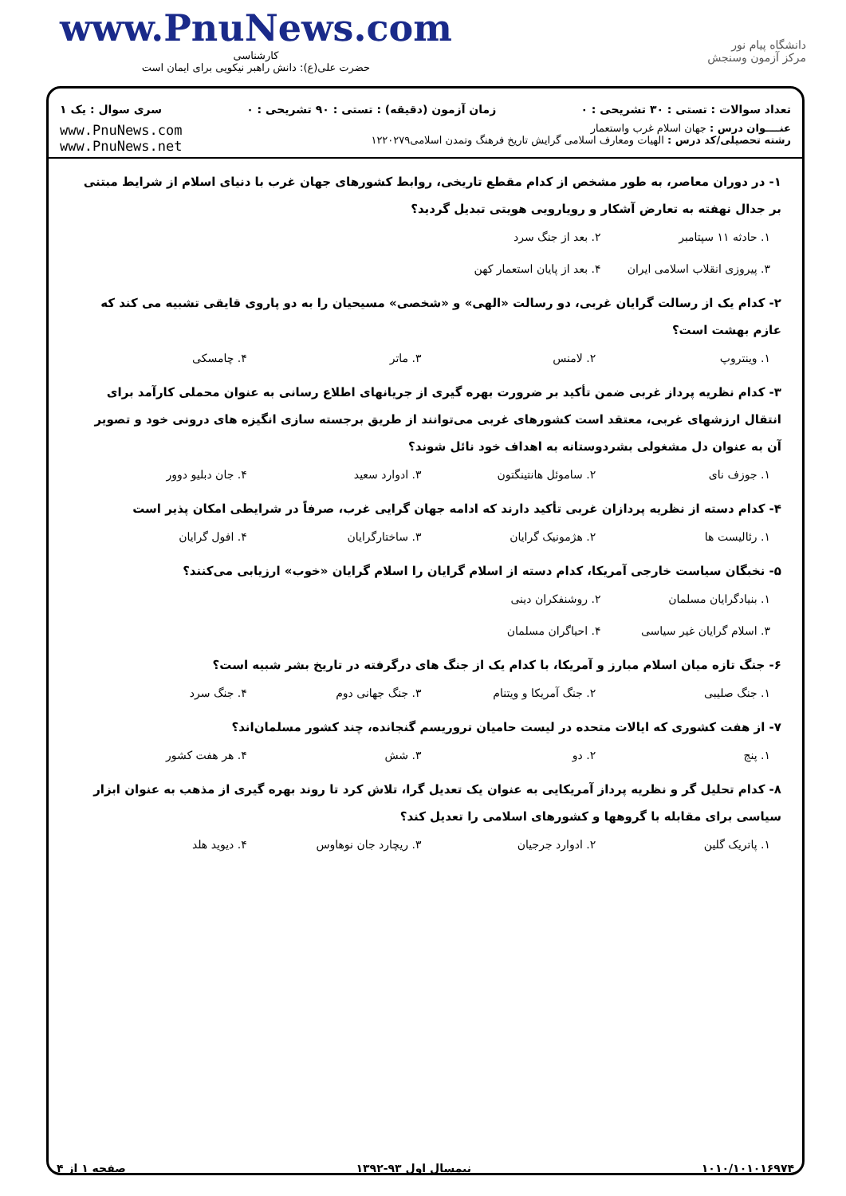www.PnuNews.com
کارشناسی
حضرت علی(ع): دانش راهبر نیکویی برای ایمان است
دانشگاه پیام نور
مرکز آزمون وسنجش
تعداد سوالات : تستی : ۳۰ تشریحی : ۰ زمان آزمون (دقیقه) : تستی : ۹۰ تشریحی : ۰ سری سوال : یک ۱
عنــــوان درس : جهان اسلام غرب واستعمار
رشته تحصیلی/کد درس : الهیات ومعارف اسلامی گرایش تاریخ فرهنگ وتمدن اسلامی۱۲۲۰۲۷۹
www.PnuNews.com
www.PnuNews.net
۱- در دوران معاصر، به طور مشخص از کدام مقطع تاریخی، روابط کشورهای جهان غرب با دنیای اسلام از شرایط مبتنی بر جدال نهفته به تعارض آشکار و رویارویی هویتی تبدیل گردید؟
۱. حادثه ۱۱ سپتامبر ۲. بعد از جنگ سرد ۳. پیروزی انقلاب اسلامی ایران ۴. بعد از پایان استعمار کهن
۲- کدام یک از رسالت گرایان غربی، دو رسالت «الهی» و «شخصی» مسیحیان را به دو پاروی قایقی تشبیه می کند که عازم بهشت است؟
۱. وینتروپ ۲. لامنس ۳. ماتر ۴. چامسکی
۳- کدام نظریه پرداز غربی ضمن تأکید بر ضرورت بهره گیری از جریانهای اطلاع رسانی به عنوان محملی کارآمد برای انتقال ارزشهای غربی، معتقد است کشورهای غربی می‌توانند از طریق برجسته سازی انگیزه های درونی خود و تصویر آن به عنوان دل مشغولی بشردوستانه به اهداف خود نائل شوند؟
۱. جوزف نای ۲. ساموئل هانتینگتون ۳. ادوارد سعید ۴. جان دبلیو دوور
۴- کدام دسته از نظریه پردازان غربی تأکید دارند که ادامه جهان گرایی غرب، صرفاً در شرایطی امکان پذیر است
۱. رئالیست ها ۲. هژمونیک گرایان ۳. ساختارگرایان ۴. افول گرایان
۵- نخبگان سیاست خارجی آمریکا، کدام دسته از اسلام گرایان را اسلام گرایان «خوب» ارزیابی می‌کنند؟
۱. بنیادگرایان مسلمان ۲. روشنفکران دینی ۳. اسلام گرایان غیر سیاسی ۴. احیاگران مسلمان
۶- جنگ تازه میان اسلام مبارز و آمریکا، با کدام یک از جنگ های درگرفته در تاریخ بشر شبیه است؟
۱. جنگ صلیبی ۲. جنگ آمریکا و ویتنام ۳. جنگ جهانی دوم ۴. جنگ سرد
۷- از هفت کشوری که ایالات متحده در لیست حامیان تروریسم گنجانده، چند کشور مسلمان‌اند؟
۱. پنج ۲. دو ۳. شش ۴. هر هفت کشور
۸- کدام تحلیل گر و نظریه پرداز آمریکایی به عنوان یک تعدیل گرا، تلاش کرد تا روند بهره گیری از مذهب به عنوان ابزار سیاسی برای مقابله با گروهها و کشورهای اسلامی را تعدیل کند؟
۱. پاتریک گلین ۲. ادوارد جرجیان ۳. ریچارد جان نوهاوس ۴. دیوید هلد
۱۰۱۰/۱۰۱۰۱۶۹۷۴ نیمسال اول ۹۳-۱۳۹۲ صفحه ۱ از ۴